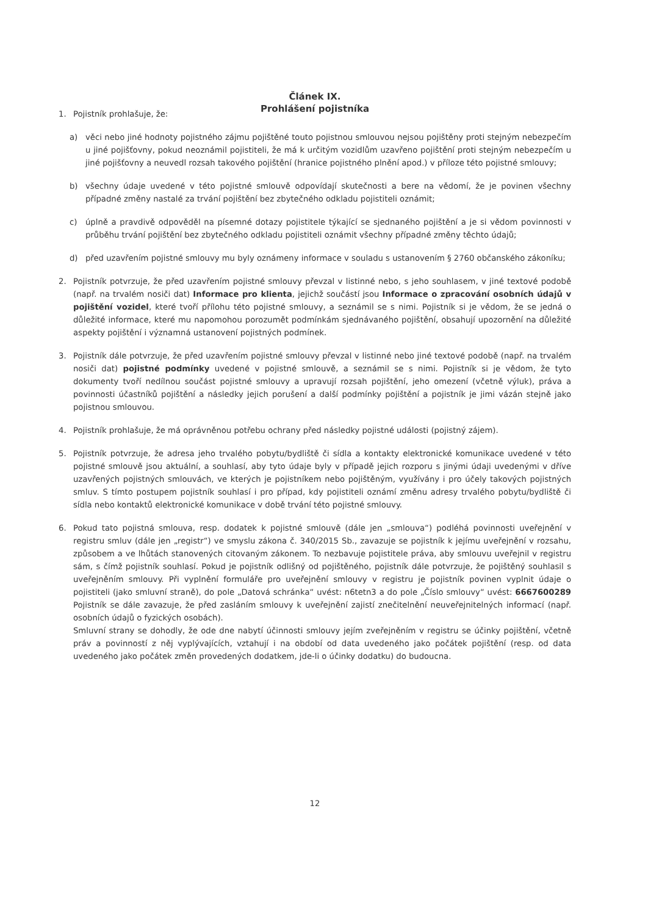Článek IX.
Prohlášení pojistníka
1. Pojistník prohlašuje, že:
a) věci nebo jiné hodnoty pojistného zájmu pojištěné touto pojistnou smlouvou nejsou pojištěny proti stejným nebezpečím u jiné pojišťovny, pokud neoznámil pojistiteli, že má k určitým vozidlům uzavřeno pojištění proti stejným nebezpečím u jiné pojišťovny a neuvedl rozsah takového pojištění (hranice pojistného plnění apod.) v příloze této pojistné smlouvy;
b) všechny údaje uvedené v této pojistné smlouvě odpovídají skutečnosti a bere na vědomí, že je povinen všechny případné změny nastalé za trvání pojištění bez zbytečného odkladu pojistiteli oznámit;
c) úplně a pravdivě odpověděl na písemné dotazy pojistitele týkající se sjednaného pojištění a je si vědom povinnosti v průběhu trvání pojištění bez zbytečného odkladu pojistiteli oznámit všechny případné změny těchto údajů;
d) před uzavřením pojistné smlouvy mu byly oznámeny informace v souladu s ustanovením § 2760 občanského zákoníku;
2. Pojistník potvrzuje, že před uzavřením pojistné smlouvy převzal v listinné nebo, s jeho souhlasem, v jiné textové podobě (např. na trvalém nosiči dat) Informace pro klienta, jejichž součástí jsou Informace o zpracování osobních údajů v pojištění vozidel, které tvoří přílohu této pojistné smlouvy, a seznámil se s nimi. Pojistník si je vědom, že se jedná o důležité informace, které mu napomohou porozumět podmínkám sjednávaného pojištění, obsahují upozornění na důležité aspekty pojištění i významná ustanovení pojistných podmínek.
3. Pojistník dále potvrzuje, že před uzavřením pojistné smlouvy převzal v listinné nebo jiné textové podobě (např. na trvalém nosiči dat) pojistné podmínky uvedené v pojistné smlouvě, a seznámil se s nimi. Pojistník si je vědom, že tyto dokumenty tvoří nedílnou součást pojistné smlouvy a upravují rozsah pojištění, jeho omezení (včetně výluk), práva a povinnosti účastníků pojištění a následky jejich porušení a další podmínky pojištění a pojistník je jimi vázán stejně jako pojistnou smlouvou.
4. Pojistník prohlašuje, že má oprávněnou potřebu ochrany před následky pojistné události (pojistný zájem).
5. Pojistník potvrzuje, že adresa jeho trvalého pobytu/bydliště či sídla a kontakty elektronické komunikace uvedené v této pojistné smlouvě jsou aktuální, a souhlasí, aby tyto údaje byly v případě jejich rozporu s jinými údaji uvedenými v dříve uzavřených pojistných smlouvách, ve kterých je pojistníkem nebo pojištěným, využívány i pro účely takových pojistných smluv. S tímto postupem pojistník souhlasí i pro případ, kdy pojistiteli oznámí změnu adresy trvalého pobytu/bydliště či sídla nebo kontaktů elektronické komunikace v době trvání této pojistné smlouvy.
6. Pokud tato pojistná smlouva, resp. dodatek k pojistné smlouvě (dále jen „smlouva“) podléhá povinnosti uveřejnění v registru smluv (dále jen „registr“) ve smyslu zákona č. 340/2015 Sb., zavazuje se pojistník k jejímu uveřejnění v rozsahu, způsobem a ve lhůtách stanovených citovaným zákonem. To nezbavuje pojistitele práva, aby smlouvu uveřejnil v registru sám, s čímž pojistník souhlasí. Pokud je pojistník odlišný od pojištěného, pojistník dále potvrzuje, že pojištěný souhlasil s uveřejněním smlouvy. Při vyplnění formuláře pro uveřejnění smlouvy v registru je pojistník povinen vyplnit údaje o pojistiteli (jako smluvní straně), do pole „Datová schránka“ uvést: n6tetn3 a do pole „Číslo smlouvy“ uvést: 6667600289 Pojistník se dále zavazuje, že před zasláním smlouvy k uveřejnění zajistí znečitelnění neuveřejnitelných informací (např. osobních údajů o fyzických osobách).
Smluvní strany se dohodly, že ode dne nabytí účinnosti smlouvy jejím zveřejněním v registru se účinky pojištění, včetně práv a povinností z něj vyplývajících, vztahují i na období od data uvedeného jako počátek pojištění (resp. od data uvedeného jako počátek změn provedených dodatkem, jde-li o účinky dodatku) do budoucna.
12